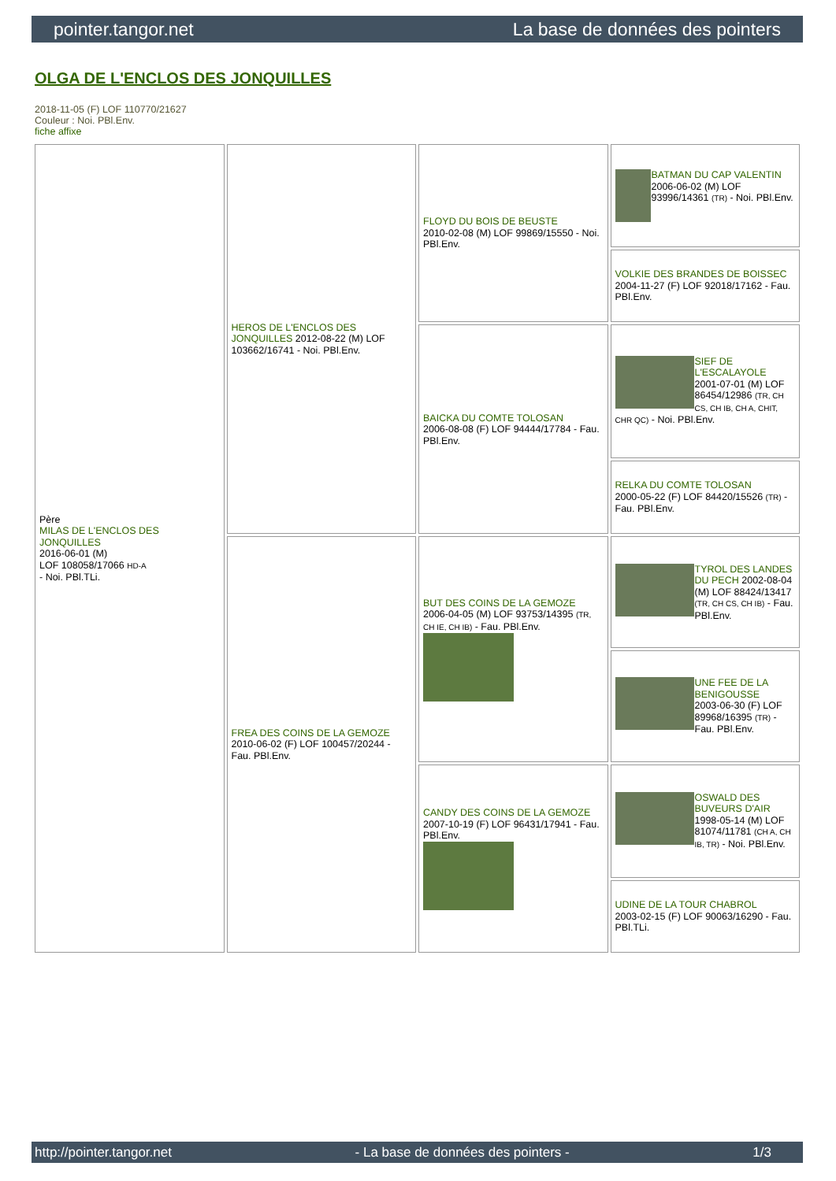pointer.tangor.net La base de données des pointers
OLGA DE L'ENCLOS DES JONQUILLES
2018-11-05 (F) LOF 110770/21627
Couleur : Noi. PBl.Env.
fiche affixe
| Père MILAS DE L'ENCLOS DES JONQUILLES 2016-06-01 (M) LOF 108058/17066 HD-A - Noi. PBl.TLi. | HEROS DE L'ENCLOS DES JONQUILLES 2012-08-22 (M) LOF 103662/16741 - Noi. PBl.Env. | FLOYD DU BOIS DE BEUSTE 2010-02-08 (M) LOF 99869/15550 - Noi. PBl.Env. | BATMAN DU CAP VALENTIN 2006-06-02 (M) LOF 93996/14361 (TR) - Noi. PBl.Env. |
| | | | VOLKIE DES BRANDES DE BOISSEC 2004-11-27 (F) LOF 92018/17162 - Fau. PBl.Env. |
| | | BAICKA DU COMTE TOLOSAN 2006-08-08 (F) LOF 94444/17784 - Fau. PBl.Env. | SIEF DE L'ESCALAYOLE 2001-07-01 (M) LOF 86454/12986 (TR, CH CS, CH IB, CH A, CHIT, CHR QC) - Noi. PBl.Env. |
| | | | RELKA DU COMTE TOLOSAN 2000-05-22 (F) LOF 84420/15526 (TR) - Fau. PBl.Env. |
| | FREA DES COINS DE LA GEMOZE 2010-06-02 (F) LOF 100457/20244 - Fau. PBl.Env. | BUT DES COINS DE LA GEMOZE 2006-04-05 (M) LOF 93753/14395 (TR, CH IE, CH IB) - Fau. PBl.Env. | TYROL DES LANDES DU PECH 2002-08-04 (M) LOF 88424/13417 (TR, CH CS, CH IB) - Fau. PBl.Env. |
| | | | UNE FEE DE LA BENIGOUSSE 2003-06-30 (F) LOF 89968/16395 (TR) - Fau. PBl.Env. |
| | | CANDY DES COINS DE LA GEMOZE 2007-10-19 (F) LOF 96431/17941 - Fau. PBl.Env. | OSWALD DES BUVEURS D'AIR 1998-05-14 (M) LOF 81074/11781 (CH A, CH IB, TR) - Noi. PBl.Env. |
| | | | UDINE DE LA TOUR CHABROL 2003-02-15 (F) LOF 90063/16290 - Fau. PBl.TLi. |
http://pointer.tangor.net - La base de données des pointers - 1/3